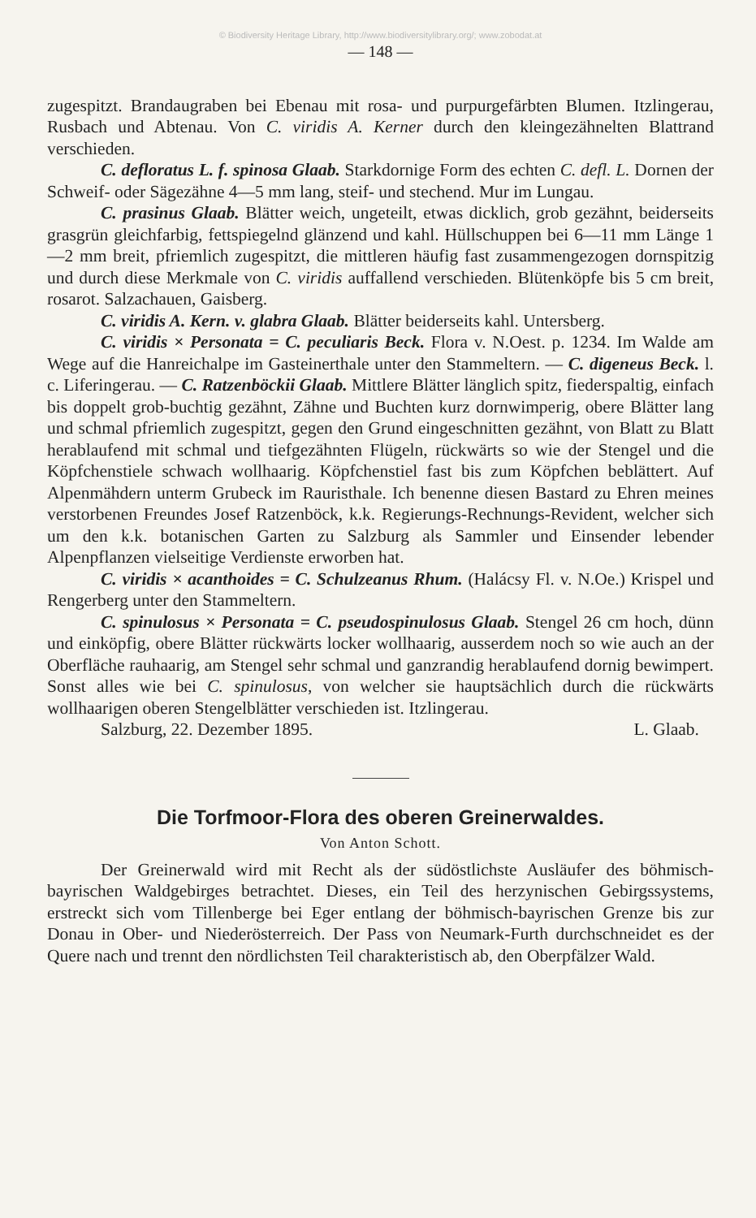© Biodiversity Heritage Library, http://www.biodiversitylibrary.org/; www.zobodat.at
— 148 —
zugespitzt. Brandaugraben bei Ebenau mit rosa- und purpurgefärbten Blumen. Itzlingerau, Rusbach und Abtenau. Von C. viridis A. Kerner durch den kleingezähnelten Blattrand verschieden.
C. defloratus L. f. spinosa Glaab. Starkdornige Form des echten C. defl. L. Dornen der Schweif- oder Sägezähne 4—5 mm lang, steif- und stechend. Mur im Lungau.
C. prasinus Glaab. Blätter weich, ungeteilt, etwas dicklich, grob gezähnt, beiderseits grasgrün gleichfarbig, fettspiegelnd glänzend und kahl. Hüllschuppen bei 6—11 mm Länge 1—2 mm breit, pfriemlich zugespitzt, die mittleren häufig fast zusammengezogen dornspitzig und durch diese Merkmale von C. viridis auffallend verschieden. Blütenköpfe bis 5 cm breit, rosarot. Salzachauen, Gaisberg.
C. viridis A. Kern. v. glabra Glaab. Blätter beiderseits kahl. Untersberg.
C. viridis × Personata = C. peculiaris Beck. Flora v. N.Oest. p. 1234. Im Walde am Wege auf die Hanreichalpe im Gasteinerthale unter den Stammeltern. — C. digeneus Beck. l. c. Liferingerau. — C. Ratzenböckii Glaab. Mittlere Blätter länglich spitz, fiederspaltig, einfach bis doppelt grob-buchtig gezähnt, Zähne und Buchten kurz dornwimperig, obere Blätter lang und schmal pfriemlich zugespitzt, gegen den Grund eingeschnitten gezähnt, von Blatt zu Blatt herablaufend mit schmal und tiefgezähnten Flügeln, rückwärts so wie der Stengel und die Köpfchenstiele schwach wollhaarig. Köpfchenstiel fast bis zum Köpfchen beblättert. Auf Alpenmähdern unterm Grubeck im Rauristhale. Ich benenne diesen Bastard zu Ehren meines verstorbenen Freundes Josef Ratzenböck, k.k. Regierungs-Rechnungs-Revident, welcher sich um den k.k. botanischen Garten zu Salzburg als Sammler und Einsender lebender Alpenpflanzen vielseitige Verdienste erworben hat.
C. viridis × acanthoides = C. Schulzeanus Rhum. (Halácsy Fl. v. N.Oe.) Krispel und Rengerberg unter den Stammeltern.
C. spinulosus × Personata = C. pseudospinulosus Glaab. Stengel 26 cm hoch, dünn und einköpfig, obere Blätter rückwärts locker wollhaarig, ausserdem noch so wie auch an der Oberfläche rauhaarig, am Stengel sehr schmal und ganzrandig herablaufend dornig bewimpert. Sonst alles wie bei C. spinulosus, von welcher sie hauptsächlich durch die rückwärts wollhaarigen oberen Stengelblätter verschieden ist. Itzlingerau.
Salzburg, 22. Dezember 1895. L. Glaab.
Die Torfmoor-Flora des oberen Greinerwaldes.
Von Anton Schott.
Der Greinerwald wird mit Recht als der südöstlichste Ausläufer des böhmisch-bayrischen Waldgebirges betrachtet. Dieses, ein Teil des herzynischen Gebirgssystems, erstreckt sich vom Tillenberge bei Eger entlang der böhmisch-bayrischen Grenze bis zur Donau in Ober- und Niederösterreich. Der Pass von Neumark-Furth durchschneidet es der Quere nach und trennt den nördlichsten Teil charakteristisch ab, den Oberpfälzer Wald.